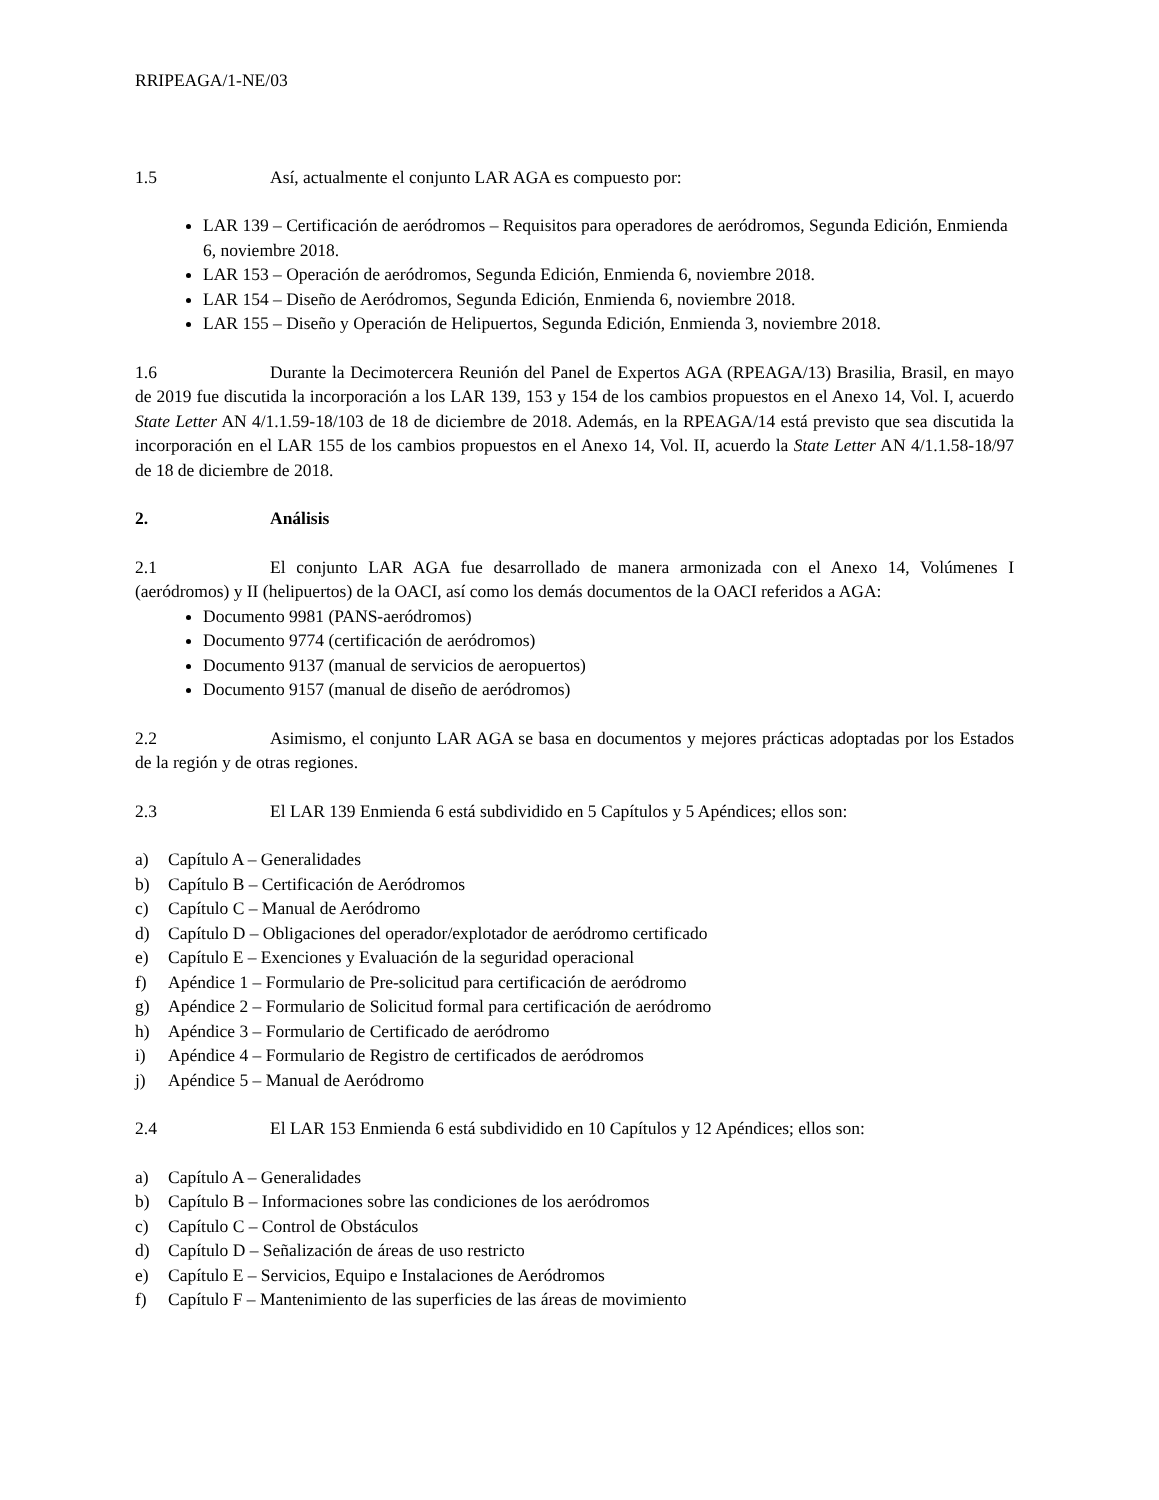RRIPEAGA/1-NE/03
1.5 Así, actualmente el conjunto LAR AGA es compuesto por:
LAR 139 – Certificación de aeródromos – Requisitos para operadores de aeródromos, Segunda Edición, Enmienda 6, noviembre 2018.
LAR 153 – Operación de aeródromos, Segunda Edición, Enmienda 6, noviembre 2018.
LAR 154 – Diseño de Aeródromos, Segunda Edición, Enmienda 6, noviembre 2018.
LAR 155 – Diseño y Operación de Helipuertos, Segunda Edición, Enmienda 3, noviembre 2018.
1.6 Durante la Decimotercera Reunión del Panel de Expertos AGA (RPEAGA/13) Brasilia, Brasil, en mayo de 2019 fue discutida la incorporación a los LAR 139, 153 y 154 de los cambios propuestos en el Anexo 14, Vol. I, acuerdo State Letter AN 4/1.1.59-18/103 de 18 de diciembre de 2018. Además, en la RPEAGA/14 está previsto que sea discutida la incorporación en el LAR 155 de los cambios propuestos en el Anexo 14, Vol. II, acuerdo la State Letter AN 4/1.1.58-18/97 de 18 de diciembre de 2018.
2. Análisis
2.1 El conjunto LAR AGA fue desarrollado de manera armonizada con el Anexo 14, Volúmenes I (aeródromos) y II (helipuertos) de la OACI, así como los demás documentos de la OACI referidos a AGA:
Documento 9981 (PANS-aeródromos)
Documento 9774 (certificación de aeródromos)
Documento 9137 (manual de servicios de aeropuertos)
Documento 9157 (manual de diseño de aeródromos)
2.2 Asimismo, el conjunto LAR AGA se basa en documentos y mejores prácticas adoptadas por los Estados de la región y de otras regiones.
2.3 El LAR 139 Enmienda 6 está subdividido en 5 Capítulos y 5 Apéndices; ellos son:
a) Capítulo A – Generalidades
b) Capítulo B – Certificación de Aeródromos
c) Capítulo C – Manual de Aeródromo
d) Capítulo D – Obligaciones del operador/explotador de aeródromo certificado
e) Capítulo E – Exenciones y Evaluación de la seguridad operacional
f) Apéndice 1 – Formulario de Pre-solicitud para certificación de aeródromo
g) Apéndice 2 – Formulario de Solicitud formal para certificación de aeródromo
h) Apéndice 3 – Formulario de Certificado de aeródromo
i) Apéndice 4 – Formulario de Registro de certificados de aeródromos
j) Apéndice 5 – Manual de Aeródromo
2.4 El LAR 153 Enmienda 6 está subdividido en 10 Capítulos y 12 Apéndices; ellos son:
a) Capítulo A – Generalidades
b) Capítulo B – Informaciones sobre las condiciones de los aeródromos
c) Capítulo C – Control de Obstáculos
d) Capítulo D – Señalización de áreas de uso restricto
e) Capítulo E – Servicios, Equipo e Instalaciones de Aeródromos
f) Capítulo F – Mantenimiento de las superficies de las áreas de movimiento